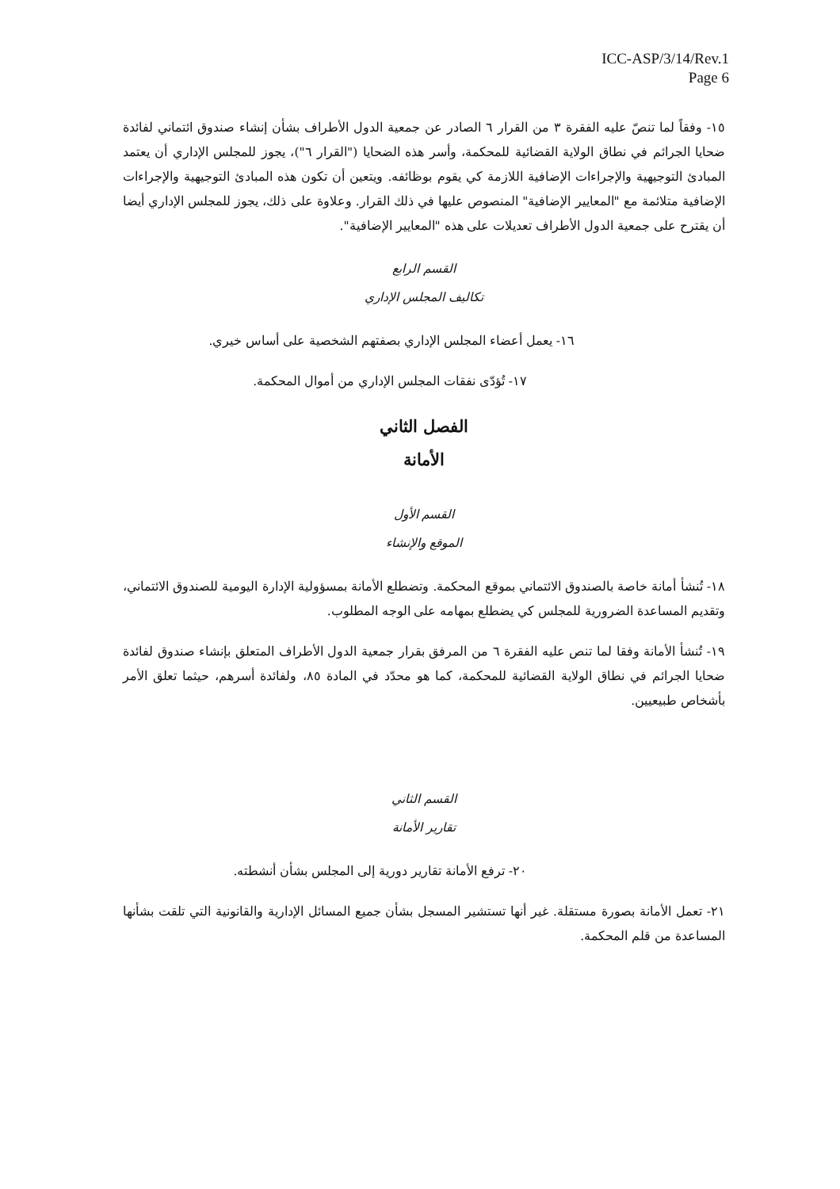ICC-ASP/3/14/Rev.1
Page 6
١٥- وفقاً لما تنصّ عليه الفقرة ٣ من القرار ٦ الصادر عن جمعية الدول الأطراف بشأن إنشاء صندوق ائتماني لفائدة ضحايا الجرائم في نطاق الولاية القضائية للمحكمة، وأسر هذه الضحايا ("القرار ٦")، يجوز للمجلس الإداري أن يعتمد المبادئ التوجيهية والإجراءات الإضافية اللازمة كي يقوم بوظائفه. ويتعين أن تكون هذه المبادئ التوجيهية والإجراءات الإضافية متلائمة مع "المعايير الإضافية" المنصوص عليها في ذلك القرار. وعلاوة على ذلك، يجوز للمجلس الإداري أيضا أن يقترح على جمعية الدول الأطراف تعديلات على هذه "المعايير الإضافية".
القسم الرابع
تكاليف المجلس الإداري
١٦- يعمل أعضاء المجلس الإداري بصفتهم الشخصية على أساس خيري.
١٧- تُؤدّى نفقات المجلس الإداري من أموال المحكمة.
الفصل الثاني
الأمانة
القسم الأول
الموقع والإنشاء
١٨- تُنشأ أمانة خاصة بالصندوق الائتماني بموقع المحكمة. وتضطلع الأمانة بمسؤولية الإدارة اليومية للصندوق الائتماني، وتقديم المساعدة الضرورية للمجلس كي يضطلع بمهامه على الوجه المطلوب.
١٩- تُنشأ الأمانة وفقا لما تنص عليه الفقرة ٦ من المرفق بقرار جمعية الدول الأطراف المتعلق بإنشاء صندوق لفائدة ضحايا الجرائم في نطاق الولاية القضائية للمحكمة، كما هو محدّد في المادة ٨٥، ولفائدة أسرهم، حيثما تعلق الأمر بأشخاص طبيعيين.
القسم الثاني
تقارير الأمانة
٢٠- ترفع الأمانة تقارير دورية إلى المجلس بشأن أنشطته.
٢١- تعمل الأمانة بصورة مستقلة. غير أنها تستشير المسجل بشأن جميع المسائل الإدارية والقانونية التي تلقت بشأنها المساعدة من قلم المحكمة.